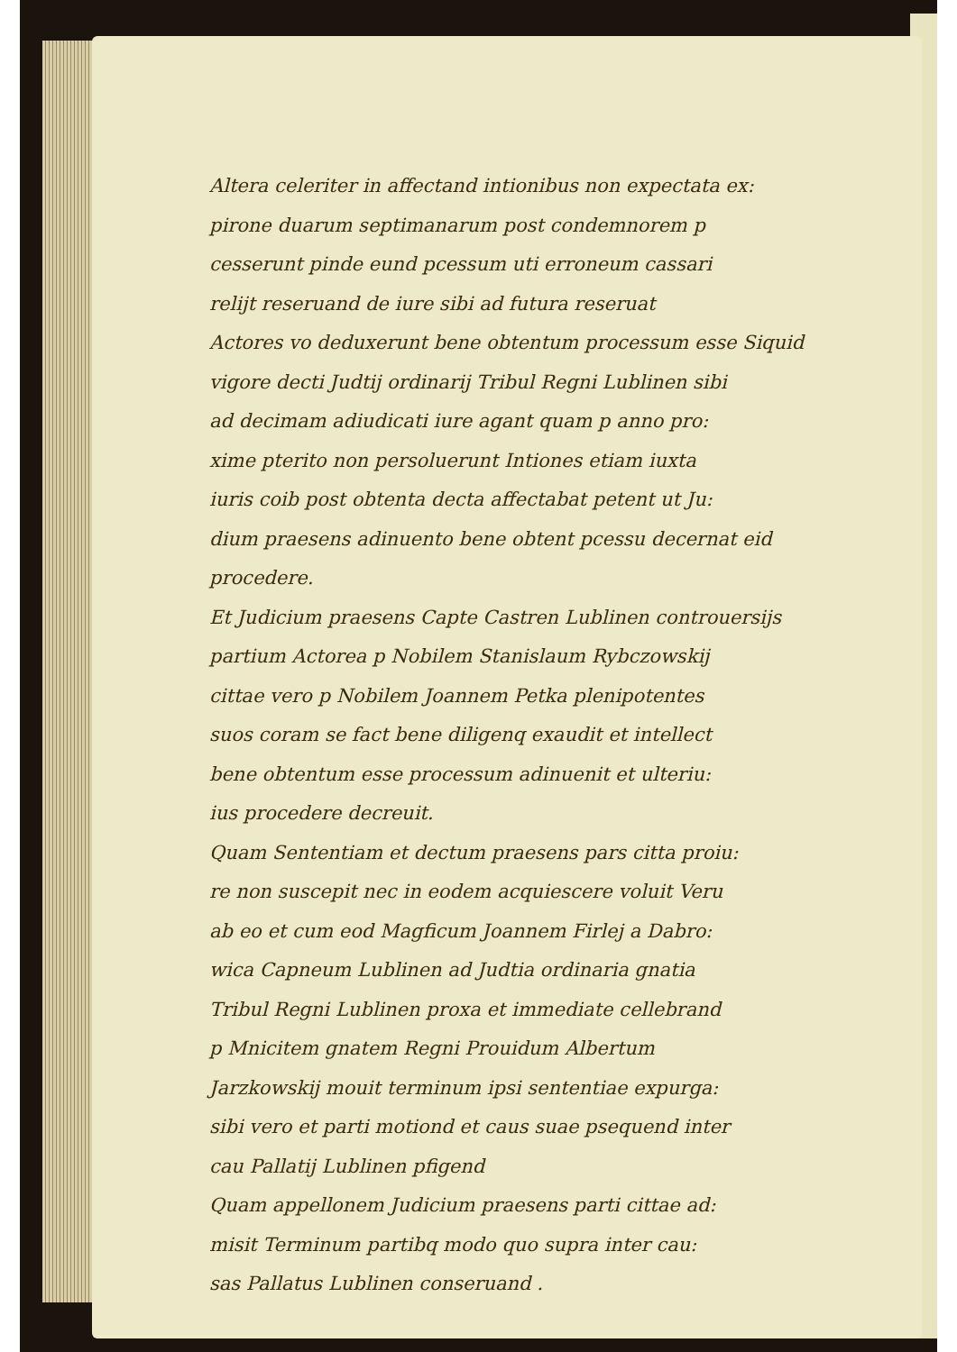Altera celeriter in affectand intionibus non expectata ex:
pirone duarum septimanarum post condemnorem p
cesserunt pinde eund pcessum uti erroneum cassari
relijt reseruand de iure sibi ad futura reseruat
Actores vo deduxerunt bene obtentum processum esse Siquid
vigore decti Judtij ordinarij Tribul Regni Lublinen sibi
ad decimam adiudicati iure agant quam p anno pro:
xime pterito non persoluerunt Intiones etiam iuxta
iuris coib post obtenta decta affectabat petent ut Ju:
dium praesens adinuento bene obtent pcessu decernat eid
procedere.
Et Judicium praesens Capte Castren Lublinen controuersijs
partium Actorea p Nobilem Stanislaum Rybczowskij
cittae vero p Nobilem Joannem Petka plenipotentes
suos coram se fact bene diligenq exaudit et intellect
bene obtentum esse processum adinuenit et ulteriu:
ius procedere decreuit.
Quam Sententiam et dectum praesens pars citta proiu:
re non suscepit nec in eodem acquiescere voluit Veru
ab eo et cum eod Magficum Joannem Firlej a Dabro:
wica Capneum Lublinen ad Judtia ordinaria gnatia
Tribul Regni Lublinen proxa et immediate cellebrand
p Mnicitem gnatem Regni Prouidum Albertum
Jarzkowskij mouit terminum ipsi sententiae expurga:
sibi vero et parti motiond et caus suae psequend inter
cau Pallatij Lublinen pfigend
Quam appellonem Judicium praesens parti cittae ad:
misit Terminum partibq modo quo supra inter cau:
sas Pallatus Lublinen conseruand .